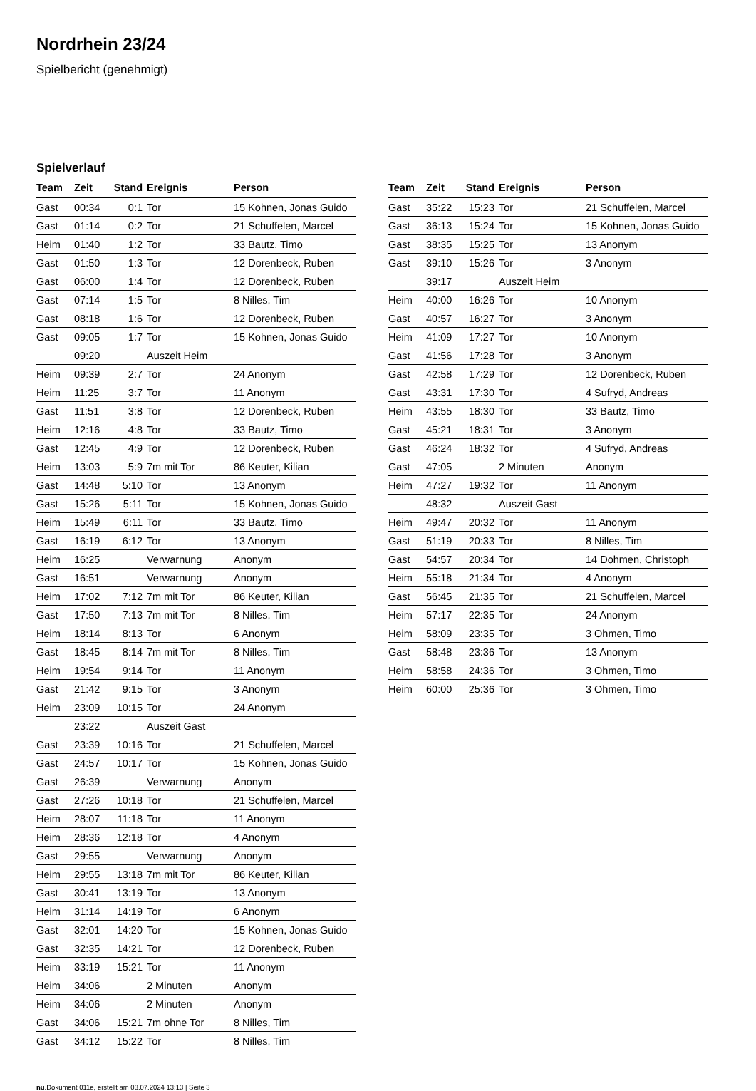Nordrhein 23/24
Spielbericht (genehmigt)
Spielverlauf
| Team | Zeit | Stand | Ereignis | Person |
| --- | --- | --- | --- | --- |
| Gast | 00:34 | 0:1 | Tor | 15 Kohnen, Jonas Guido |
| Gast | 01:14 | 0:2 | Tor | 21 Schuffelen, Marcel |
| Heim | 01:40 | 1:2 | Tor | 33 Bautz, Timo |
| Gast | 01:50 | 1:3 | Tor | 12 Dorenbeck, Ruben |
| Gast | 06:00 | 1:4 | Tor | 12 Dorenbeck, Ruben |
| Gast | 07:14 | 1:5 | Tor | 8 Nilles, Tim |
| Gast | 08:18 | 1:6 | Tor | 12 Dorenbeck, Ruben |
| Gast | 09:05 | 1:7 | Tor | 15 Kohnen, Jonas Guido |
| | 09:20 | | Auszeit Heim | |
| Heim | 09:39 | 2:7 | Tor | 24 Anonym |
| Heim | 11:25 | 3:7 | Tor | 11 Anonym |
| Gast | 11:51 | 3:8 | Tor | 12 Dorenbeck, Ruben |
| Heim | 12:16 | 4:8 | Tor | 33 Bautz, Timo |
| Gast | 12:45 | 4:9 | Tor | 12 Dorenbeck, Ruben |
| Heim | 13:03 | 5:9 | 7m mit Tor | 86 Keuter, Kilian |
| Gast | 14:48 | 5:10 | Tor | 13 Anonym |
| Gast | 15:26 | 5:11 | Tor | 15 Kohnen, Jonas Guido |
| Heim | 15:49 | 6:11 | Tor | 33 Bautz, Timo |
| Gast | 16:19 | 6:12 | Tor | 13 Anonym |
| Heim | 16:25 | | Verwarnung | Anonym |
| Gast | 16:51 | | Verwarnung | Anonym |
| Heim | 17:02 | 7:12 | 7m mit Tor | 86 Keuter, Kilian |
| Gast | 17:50 | 7:13 | 7m mit Tor | 8 Nilles, Tim |
| Heim | 18:14 | 8:13 | Tor | 6 Anonym |
| Gast | 18:45 | 8:14 | 7m mit Tor | 8 Nilles, Tim |
| Heim | 19:54 | 9:14 | Tor | 11 Anonym |
| Gast | 21:42 | 9:15 | Tor | 3 Anonym |
| Heim | 23:09 | 10:15 | Tor | 24 Anonym |
| | 23:22 | | Auszeit Gast | |
| Gast | 23:39 | 10:16 | Tor | 21 Schuffelen, Marcel |
| Gast | 24:57 | 10:17 | Tor | 15 Kohnen, Jonas Guido |
| Gast | 26:39 | | Verwarnung | Anonym |
| Gast | 27:26 | 10:18 | Tor | 21 Schuffelen, Marcel |
| Heim | 28:07 | 11:18 | Tor | 11 Anonym |
| Heim | 28:36 | 12:18 | Tor | 4 Anonym |
| Gast | 29:55 | | Verwarnung | Anonym |
| Heim | 29:55 | 13:18 | 7m mit Tor | 86 Keuter, Kilian |
| Gast | 30:41 | 13:19 | Tor | 13 Anonym |
| Heim | 31:14 | 14:19 | Tor | 6 Anonym |
| Gast | 32:01 | 14:20 | Tor | 15 Kohnen, Jonas Guido |
| Gast | 32:35 | 14:21 | Tor | 12 Dorenbeck, Ruben |
| Heim | 33:19 | 15:21 | Tor | 11 Anonym |
| Heim | 34:06 | | 2 Minuten | Anonym |
| Heim | 34:06 | | 2 Minuten | Anonym |
| Gast | 34:06 | 15:21 | 7m ohne Tor | 8 Nilles, Tim |
| Gast | 34:12 | 15:22 | Tor | 8 Nilles, Tim |
| Team | Zeit | Stand | Ereignis | Person |
| --- | --- | --- | --- | --- |
| Gast | 35:22 | 15:23 | Tor | 21 Schuffelen, Marcel |
| Gast | 36:13 | 15:24 | Tor | 15 Kohnen, Jonas Guido |
| Gast | 38:35 | 15:25 | Tor | 13 Anonym |
| Gast | 39:10 | 15:26 | Tor | 3 Anonym |
| | 39:17 | | Auszeit Heim | |
| Heim | 40:00 | 16:26 | Tor | 10 Anonym |
| Gast | 40:57 | 16:27 | Tor | 3 Anonym |
| Heim | 41:09 | 17:27 | Tor | 10 Anonym |
| Gast | 41:56 | 17:28 | Tor | 3 Anonym |
| Gast | 42:58 | 17:29 | Tor | 12 Dorenbeck, Ruben |
| Gast | 43:31 | 17:30 | Tor | 4 Sufryd, Andreas |
| Heim | 43:55 | 18:30 | Tor | 33 Bautz, Timo |
| Gast | 45:21 | 18:31 | Tor | 3 Anonym |
| Gast | 46:24 | 18:32 | Tor | 4 Sufryd, Andreas |
| Gast | 47:05 | | 2 Minuten | Anonym |
| Heim | 47:27 | 19:32 | Tor | 11 Anonym |
| | 48:32 | | Auszeit Gast | |
| Heim | 49:47 | 20:32 | Tor | 11 Anonym |
| Gast | 51:19 | 20:33 | Tor | 8 Nilles, Tim |
| Gast | 54:57 | 20:34 | Tor | 14 Dohmen, Christoph |
| Heim | 55:18 | 21:34 | Tor | 4 Anonym |
| Gast | 56:45 | 21:35 | Tor | 21 Schuffelen, Marcel |
| Heim | 57:17 | 22:35 | Tor | 24 Anonym |
| Heim | 58:09 | 23:35 | Tor | 3 Ohmen, Timo |
| Gast | 58:48 | 23:36 | Tor | 13 Anonym |
| Heim | 58:58 | 24:36 | Tor | 3 Ohmen, Timo |
| Heim | 60:00 | 25:36 | Tor | 3 Ohmen, Timo |
nu.Dokument 011e, erstellt am 03.07.2024 13:13 | Seite 3